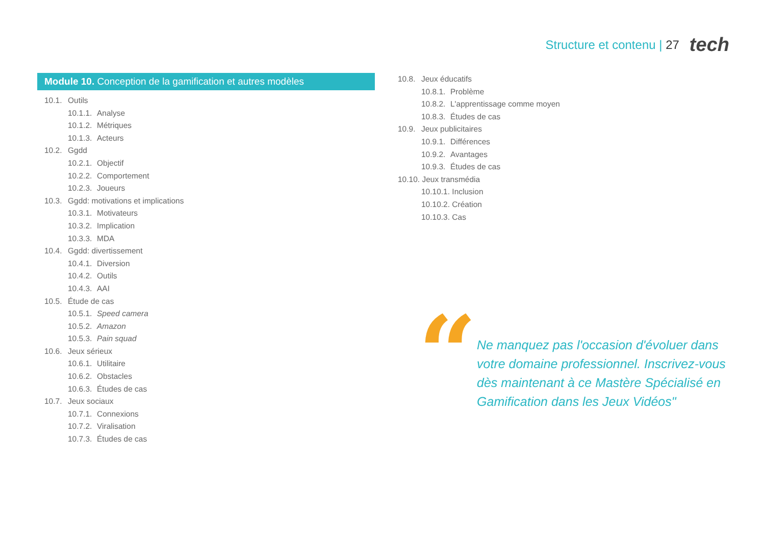Structure et contenu | 27
tech
Module 10. Conception de la gamification et autres modèles
10.1. Outils
10.1.1. Analyse
10.1.2. Métriques
10.1.3. Acteurs
10.2. Ggdd
10.2.1. Objectif
10.2.2. Comportement
10.2.3. Joueurs
10.3. Ggdd: motivations et implications
10.3.1. Motivateurs
10.3.2. Implication
10.3.3. MDA
10.4. Ggdd: divertissement
10.4.1. Diversion
10.4.2. Outils
10.4.3. AAI
10.5. Étude de cas
10.5.1. Speed camera
10.5.2. Amazon
10.5.3. Pain squad
10.6. Jeux sérieux
10.6.1. Utilitaire
10.6.2. Obstacles
10.6.3. Études de cas
10.7. Jeux sociaux
10.7.1. Connexions
10.7.2. Viralisation
10.7.3. Études de cas
10.8. Jeux éducatifs
10.8.1. Problème
10.8.2. L'apprentissage comme moyen
10.8.3. Études de cas
10.9. Jeux publicitaires
10.9.1. Différences
10.9.2. Avantages
10.9.3. Études de cas
10.10. Jeux transmédia
10.10.1. Inclusion
10.10.2. Création
10.10.3. Cas
“
Ne manquez pas l'occasion d'évoluer dans votre domaine professionnel. Inscrivez-vous dès maintenant à ce Mastère Spécialisé en Gamification dans les Jeux Vidéos"